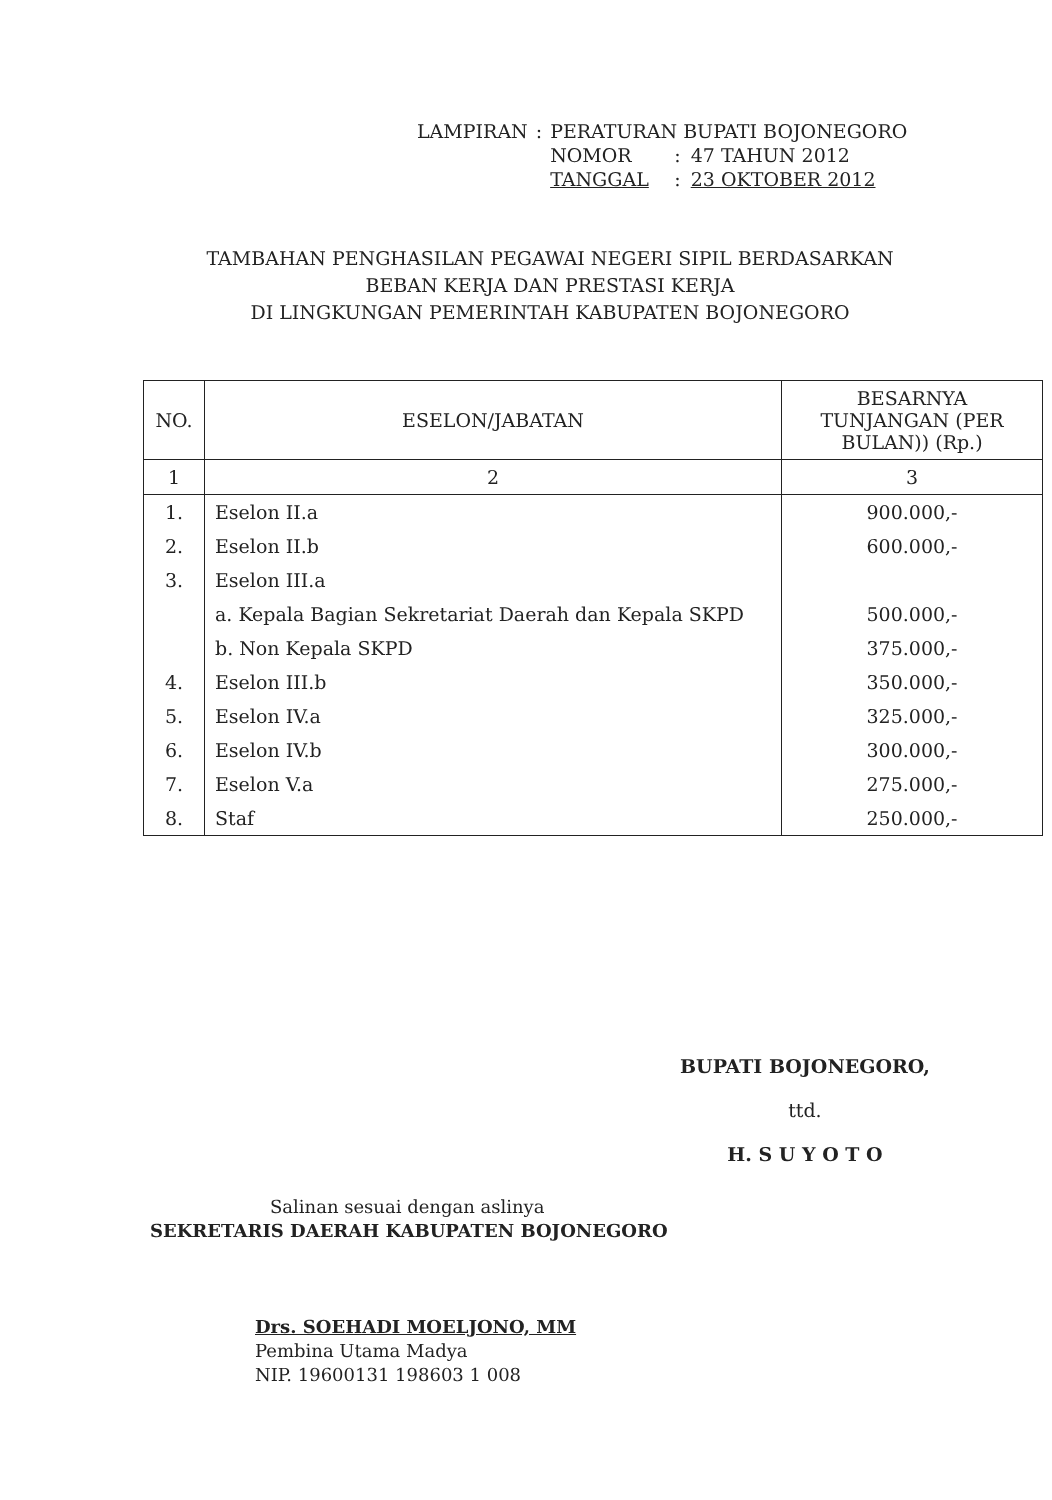| LAMPIRAN | : | PERATURAN BUPATI BOJONEGORO | | |
| | | NOMOR | : | 47 TAHUN 2012 |
| | | TANGGAL | : | 23 OKTOBER 2012 |
TAMBAHAN PENGHASILAN PEGAWAI NEGERI SIPIL BERDASARKAN
BEBAN KERJA DAN PRESTASI KERJA
DI LINGKUNGAN PEMERINTAH KABUPATEN BOJONEGORO
| NO. | ESELON/JABATAN | BESARNYA TUNJANGAN (PER BULAN)) (Rp.) |
| --- | --- | --- |
| 1 | 2 | 3 |
| 1. | Eselon II.a | 900.000,- |
| 2. | Eselon II.b | 600.000,- |
| 3. | Eselon III.a | |
| | a. Kepala Bagian Sekretariat Daerah dan Kepala SKPD | 500.000,- |
| | b. Non Kepala SKPD | 375.000,- |
| 4. | Eselon III.b | 350.000,- |
| 5. | Eselon IV.a | 325.000,- |
| 6. | Eselon IV.b | 300.000,- |
| 7. | Eselon V.a | 275.000,- |
| 8. | Staf | 250.000,- |
BUPATI BOJONEGORO,
ttd.
H. S U Y O T O
Salinan sesuai dengan aslinya
SEKRETARIS DAERAH KABUPATEN BOJONEGORO
Drs. SOEHADI MOELJONO, MM
Pembina Utama Madya
NIP. 19600131 198603 1 008